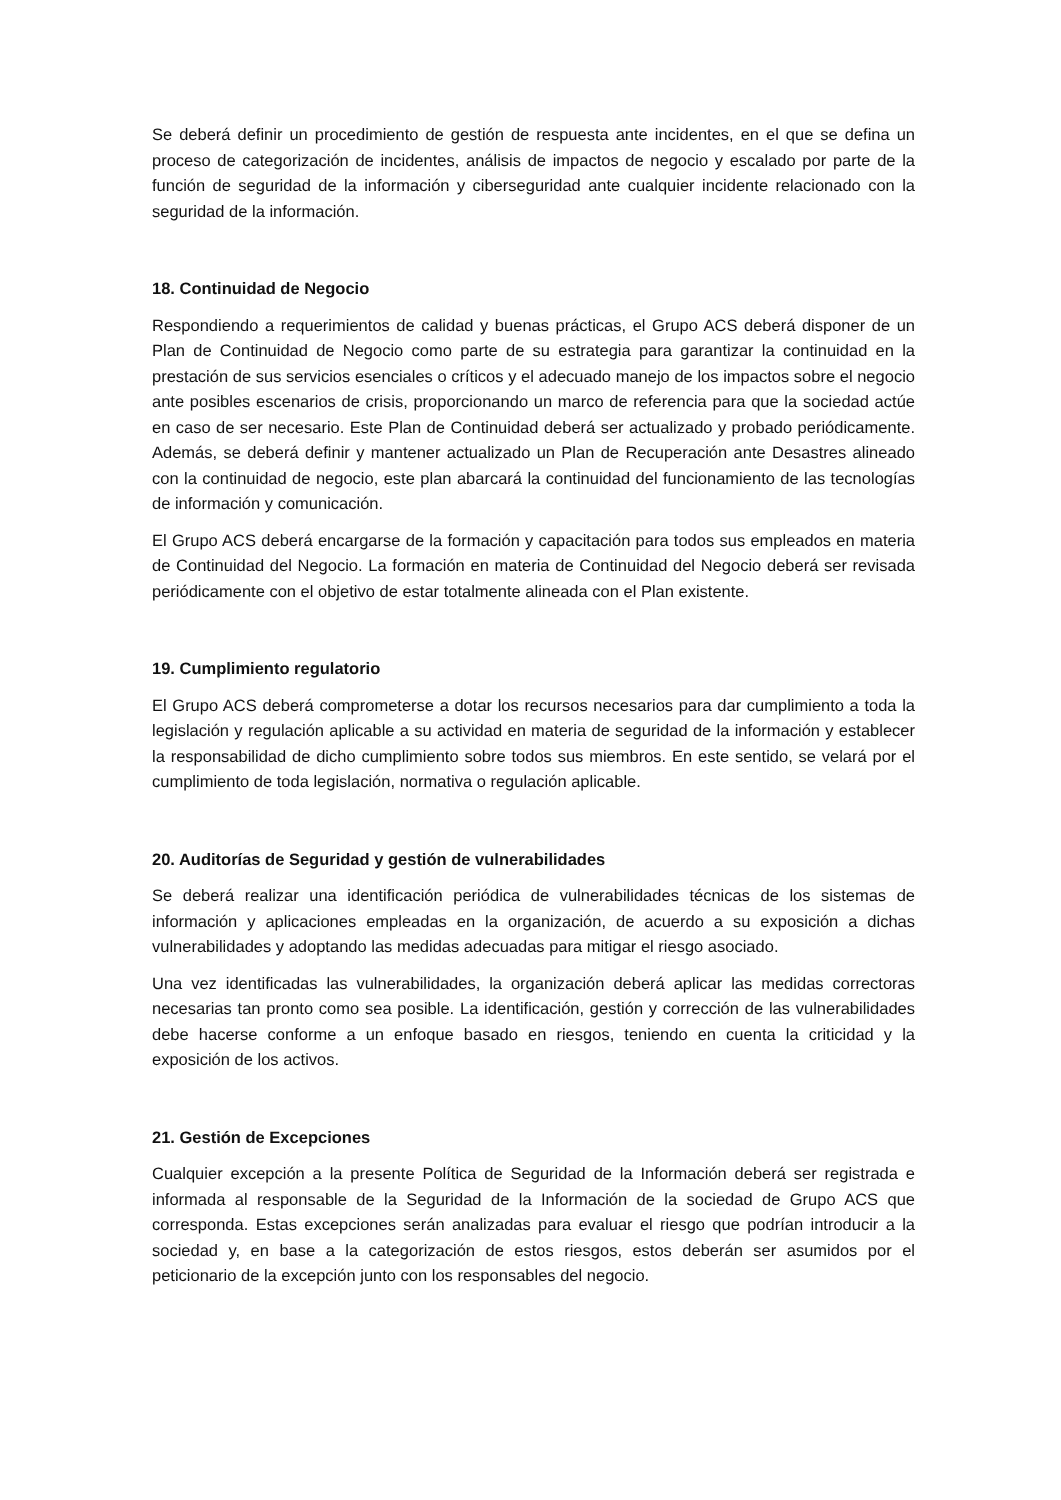Se deberá definir un procedimiento de gestión de respuesta ante incidentes, en el que se defina un proceso de categorización de incidentes, análisis de impactos de negocio y escalado por parte de la función de seguridad de la información y ciberseguridad ante cualquier incidente relacionado con la seguridad de la información.
18. Continuidad de Negocio
Respondiendo a requerimientos de calidad y buenas prácticas, el Grupo ACS deberá disponer de un Plan de Continuidad de Negocio como parte de su estrategia para garantizar la continuidad en la prestación de sus servicios esenciales o críticos y el adecuado manejo de los impactos sobre el negocio ante posibles escenarios de crisis, proporcionando un marco de referencia para que la sociedad actúe en caso de ser necesario. Este Plan de Continuidad deberá ser actualizado y probado periódicamente. Además, se deberá definir y mantener actualizado un Plan de Recuperación ante Desastres alineado con la continuidad de negocio, este plan abarcará la continuidad del funcionamiento de las tecnologías de información y comunicación.
El Grupo ACS deberá encargarse de la formación y capacitación para todos sus empleados en materia de Continuidad del Negocio. La formación en materia de Continuidad del Negocio deberá ser revisada periódicamente con el objetivo de estar totalmente alineada con el Plan existente.
19. Cumplimiento regulatorio
El Grupo ACS deberá comprometerse a dotar los recursos necesarios para dar cumplimiento a toda la legislación y regulación aplicable a su actividad en materia de seguridad de la información y establecer la responsabilidad de dicho cumplimiento sobre todos sus miembros. En este sentido, se velará por el cumplimiento de toda legislación, normativa o regulación aplicable.
20. Auditorías de Seguridad y gestión de vulnerabilidades
Se deberá realizar una identificación periódica de vulnerabilidades técnicas de los sistemas de información y aplicaciones empleadas en la organización, de acuerdo a su exposición a dichas vulnerabilidades y adoptando las medidas adecuadas para mitigar el riesgo asociado.
Una vez identificadas las vulnerabilidades, la organización deberá aplicar las medidas correctoras necesarias tan pronto como sea posible. La identificación, gestión y corrección de las vulnerabilidades debe hacerse conforme a un enfoque basado en riesgos, teniendo en cuenta la criticidad y la exposición de los activos.
21. Gestión de Excepciones
Cualquier excepción a la presente Política de Seguridad de la Información deberá ser registrada e informada al responsable de la Seguridad de la Información de la sociedad de Grupo ACS que corresponda. Estas excepciones serán analizadas para evaluar el riesgo que podrían introducir a la sociedad y, en base a la categorización de estos riesgos, estos deberán ser asumidos por el peticionario de la excepción junto con los responsables del negocio.